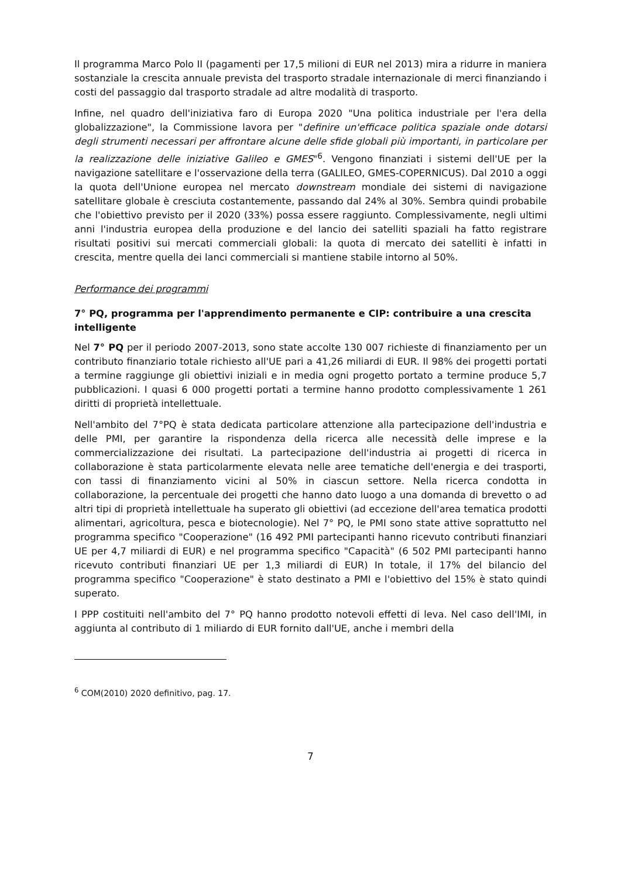Il programma Marco Polo II (pagamenti per 17,5 milioni di EUR nel 2013) mira a ridurre in maniera sostanziale la crescita annuale prevista del trasporto stradale internazionale di merci finanziando i costi del passaggio dal trasporto stradale ad altre modalità di trasporto.
Infine, nel quadro dell'iniziativa faro di Europa 2020 "Una politica industriale per l'era della globalizzazione", la Commissione lavora per "definire un'efficace politica spaziale onde dotarsi degli strumenti necessari per affrontare alcune delle sfide globali più importanti, in particolare per la realizzazione delle iniziative Galileo e GMES"<sup>6</sup>. Vengono finanziati i sistemi dell'UE per la navigazione satellitare e l'osservazione della terra (GALILEO, GMES-COPERNICUS). Dal 2010 a oggi la quota dell'Unione europea nel mercato downstream mondiale dei sistemi di navigazione satellitare globale è cresciuta costantemente, passando dal 24% al 30%. Sembra quindi probabile che l'obiettivo previsto per il 2020 (33%) possa essere raggiunto. Complessivamente, negli ultimi anni l'industria europea della produzione e del lancio dei satelliti spaziali ha fatto registrare risultati positivi sui mercati commerciali globali: la quota di mercato dei satelliti è infatti in crescita, mentre quella dei lanci commerciali si mantiene stabile intorno al 50%.
Performance dei programmi
7° PQ, programma per l'apprendimento permanente e CIP: contribuire a una crescita intelligente
Nel 7° PQ per il periodo 2007-2013, sono state accolte 130 007 richieste di finanziamento per un contributo finanziario totale richiesto all'UE pari a 41,26 miliardi di EUR. Il 98% dei progetti portati a termine raggiunge gli obiettivi iniziali e in media ogni progetto portato a termine produce 5,7 pubblicazioni. I quasi 6 000 progetti portati a termine hanno prodotto complessivamente 1 261 diritti di proprietà intellettuale.
Nell'ambito del 7°PQ è stata dedicata particolare attenzione alla partecipazione dell'industria e delle PMI, per garantire la rispondenza della ricerca alle necessità delle imprese e la commercializzazione dei risultati. La partecipazione dell'industria ai progetti di ricerca in collaborazione è stata particolarmente elevata nelle aree tematiche dell'energia e dei trasporti, con tassi di finanziamento vicini al 50% in ciascun settore. Nella ricerca condotta in collaborazione, la percentuale dei progetti che hanno dato luogo a una domanda di brevetto o ad altri tipi di proprietà intellettuale ha superato gli obiettivi (ad eccezione dell'area tematica prodotti alimentari, agricoltura, pesca e biotecnologie). Nel 7° PQ, le PMI sono state attive soprattutto nel programma specifico "Cooperazione" (16 492 PMI partecipanti hanno ricevuto contributi finanziari UE per 4,7 miliardi di EUR) e nel programma specifico "Capacità" (6 502 PMI partecipanti hanno ricevuto contributi finanziari UE per 1,3 miliardi di EUR) In totale, il 17% del bilancio del programma specifico "Cooperazione" è stato destinato a PMI e l'obiettivo del 15% è stato quindi superato.
I PPP costituiti nell'ambito del 7° PQ hanno prodotto notevoli effetti di leva. Nel caso dell'IMI, in aggiunta al contributo di 1 miliardo di EUR fornito dall'UE, anche i membri della
<sup>6</sup> COM(2010) 2020 definitivo, pag. 17.
7